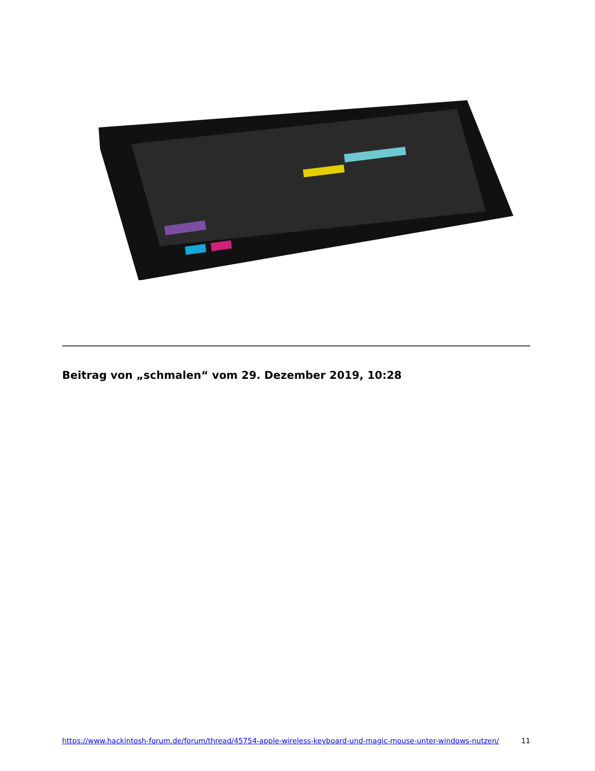Beitrag von „schmalen“ vom 29. Dezember 2019, 10:28
https://www.hackintosh-forum.de/forum/thread/45754-apple-wireless-keyboard-und-magic-mouse-unter-windows-nutzen/ 11